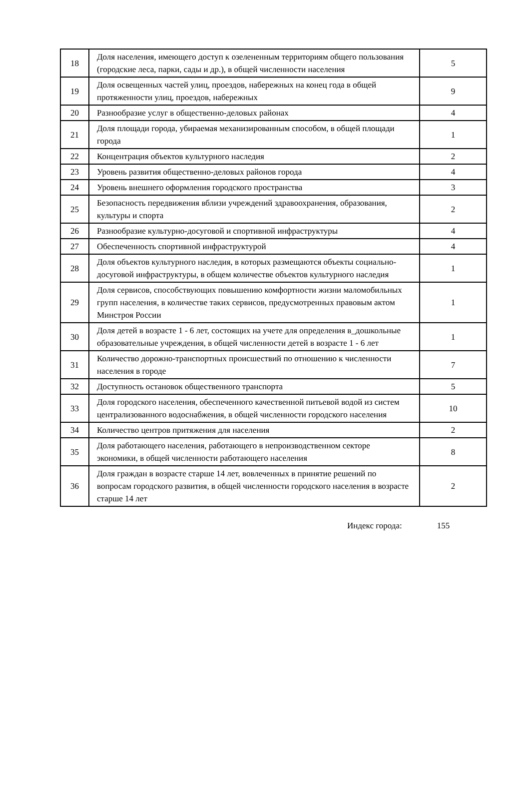| 18 | Доля населения, имеющего доступ к озелененным территориям общего пользования (городские леса, парки, сады и др.), в общей численности населения | 5 |
| 19 | Доля освещенных частей улиц, проездов, набережных на конец года в общей протяженности улиц, проездов, набережных | 9 |
| 20 | Разнообразие услуг в общественно-деловых районах | 4 |
| 21 | Доля площади города, убираемая механизированным способом, в общей площади города | 1 |
| 22 | Концентрация объектов культурного наследия | 2 |
| 23 | Уровень развития общественно-деловых районов города | 4 |
| 24 | Уровень внешнего оформления городского пространства | 3 |
| 25 | Безопасность передвижения вблизи учреждений здравоохранения, образования, культуры и спорта | 2 |
| 26 | Разнообразие культурно-досуговой и спортивной инфраструктуры | 4 |
| 27 | Обеспеченность спортивной инфраструктурой | 4 |
| 28 | Доля объектов культурного наследия, в которых размещаются объекты социально-досуговой инфраструктуры, в общем количестве объектов культурного наследия | 1 |
| 29 | Доля сервисов, способствующих повышению комфортности жизни маломобильных групп населения, в количестве таких сервисов, предусмотренных правовым актом Минстроя России | 1 |
| 30 | Доля детей в возрасте 1 - 6 лет, состоящих на учете для определения в_дошкольные образовательные учреждения, в общей численности детей в возрасте 1 - 6 лет | 1 |
| 31 | Количество дорожно-транспортных происшествий по отношению к численности населения в городе | 7 |
| 32 | Доступность остановок общественного транспорта | 5 |
| 33 | Доля городского населения, обеспеченного качественной питьевой водой из систем централизованного водоснабжения, в общей численности городского населения | 10 |
| 34 | Количество центров притяжения для населения | 2 |
| 35 | Доля работающего населения, работающего в непроизводственном секторе экономики, в общей численности работающего населения | 8 |
| 36 | Доля граждан в возрасте старше 14 лет, вовлеченных в принятие решений по вопросам городского развития, в общей численности городского населения в возрасте старше 14 лет | 2 |
Индекс города: 155